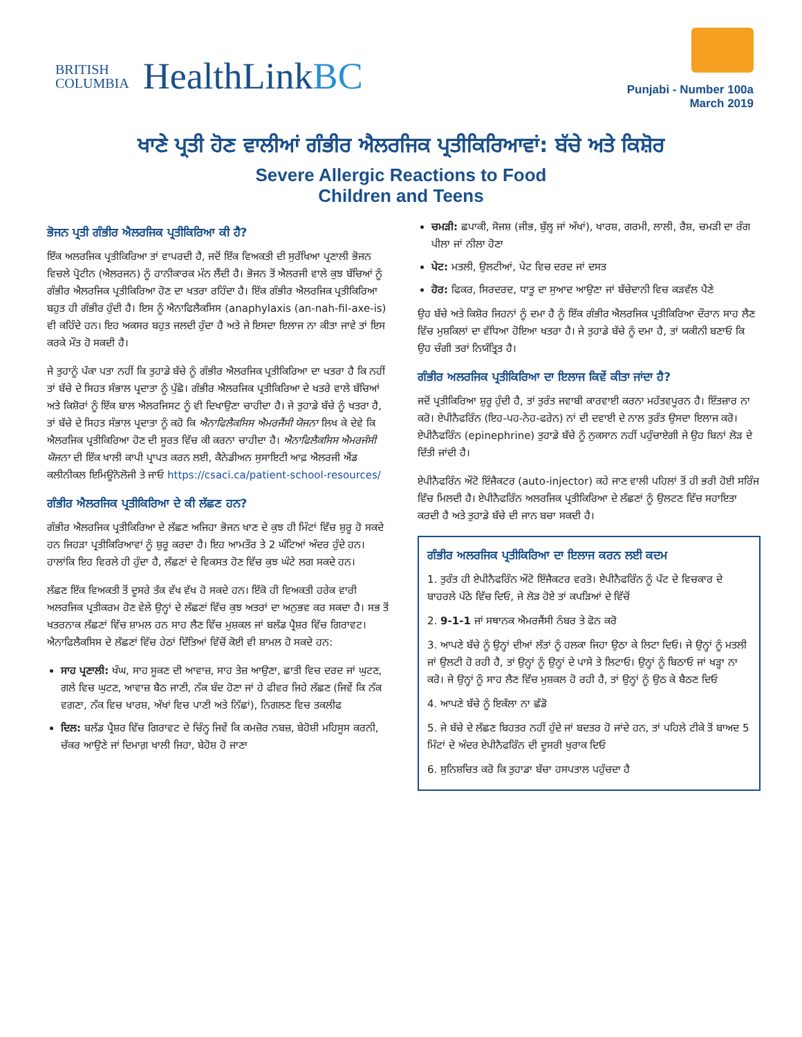BRITISH
COLUMBIA
HealthLinkBC
Punjabi - Number 100a
March 2019
ਖਾਣੇ ਪ੍ਰਤੀ ਹੋਣ ਵਾਲੀਆਂ ਗੰਭੀਰ ਐਲਰਜਿਕ ਪ੍ਰਤੀਕਿਰਿਆਵਾਂ: ਬੱਚੇ ਅਤੇ ਕਿਸ਼ੋਰ
Severe Allergic Reactions to Food
Children and Teens
ਭੋਜਨ ਪ੍ਰਤੀ ਗੰਭੀਰ ਐਲਰਜਿਕ ਪ੍ਰਤੀਕਿਰਿਆ ਕੀ ਹੈ?
ਇੱਕ ਅਲਰਜਿਕ ਪ੍ਰਤੀਕਿਰਿਆ ਤਾਂ ਵਾਪਰਦੀ ਹੈ, ਜਦੋਂ ਇੱਕ ਵਿਅਕਤੀ ਦੀ ਸੁਰੱਖਿਆ ਪ੍ਰਣਾਲੀ ਭੋਜਨ ਵਿਚਲੇ ਪ੍ਰੋਟੀਨ (ਐਲਰਜਨ) ਨੂੰ ਹਾਨੀਕਾਰਕ ਮੰਨ ਲੈਂਦੀ ਹੈ। ਭੋਜਨ ਤੋਂ ਐਲਰਜੀ ਵਾਲੇ ਕੁਝ ਬੱਚਿਆਂ ਨੂੰ ਗੰਭੀਰ ਐਲਰਜਿਕ ਪ੍ਰਤੀਕਿਰਿਆ ਹੋਣ ਦਾ ਖਤਰਾ ਰਹਿੰਦਾ ਹੈ। ਇੱਕ ਗੰਭੀਰ ਐਲਰਜਿਕ ਪ੍ਰਤੀਕਿਰਿਆ ਬਹੁਤ ਹੀ ਗੰਭੀਰ ਹੁੰਦੀ ਹੈ। ਇਸ ਨੂੰ ਐਨਾਫਿਲੈਕਸਿਸ (anaphylaxis (an-nah-fil-axe-is) ਵੀ ਕਹਿੰਦੇ ਹਨ। ਇਹ ਅਕਸਰ ਬਹੁਤ ਜਲਦੀ ਹੁੰਦਾ ਹੈ ਅਤੇ ਜੇ ਇਸਦਾ ਇਲਾਜ ਨਾ ਕੀਤਾ ਜਾਵੇ ਤਾਂ ਇਸ ਕਰਕੇ ਮੌਤ ਹੋ ਸਕਦੀ ਹੈ।
ਜੇ ਤੁਹਾਨੂੰ ਪੱਕਾ ਪਤਾ ਨਹੀਂ ਕਿ ਤੁਹਾਡੇ ਬੱਚੇ ਨੂੰ ਗੰਭੀਰ ਐਲਰਜਿਕ ਪ੍ਰਤੀਕਿਰਿਆ ਦਾ ਖਤਰਾ ਹੈ ਕਿ ਨਹੀਂ ਤਾਂ ਬੱਚੇ ਦੇ ਸਿਹਤ ਸੰਭਾਲ ਪ੍ਰਦਾਤਾ ਨੂੰ ਪੁੱਛੋ। ਗੰਭੀਰ ਐਲਰਜਿਕ ਪ੍ਰਤੀਕਿਰਿਆ ਦੇ ਖਤਰੇ ਵਾਲੇ ਬੱਚਿਆਂ ਅਤੇ ਕਿਸ਼ੋਰਾਂ ਨੂੰ ਇੱਕ ਬਾਲ ਐਲਰਜਿਸਟ ਨੂੰ ਵੀ ਦਿਖਾਉਣਾ ਚਾਹੀਦਾ ਹੈ। ਜੇ ਤੁਹਾਡੇ ਬੱਚੇ ਨੂੰ ਖਤਰਾ ਹੈ, ਤਾਂ ਬੱਚੇ ਦੇ ਸਿਹਤ ਸੰਭਾਲ ਪ੍ਰਦਾਤਾ ਨੂੰ ਕਹੋ ਕਿ ਐਨਾਫਿਲੈਕਸਿਸ ਐਮਰਜੈਂਸੀ ਯੋਜਨਾ ਲਿਖ ਕੇ ਦੇਵੇ ਕਿ ਐਲਰਜਿਕ ਪ੍ਰਤੀਕਿਰਿਆ ਹੋਣ ਦੀ ਸੂਰਤ ਵਿੱਚ ਕੀ ਕਰਨਾ ਚਾਹੀਦਾ ਹੈ। ਐਨਾਫਿਲੈਕਸਿਸ ਐਮਰਜੰਸੀ ਯੋਜਨਾ ਦੀ ਇੱਕ ਖਾਲੀ ਕਾਪੀ ਪ੍ਰਾਪਤ ਕਰਨ ਲਈ, ਕੈਨੇਡੀਅਨ ਸੁਸਾਇਟੀ ਆਫ਼ ਐਲਰਜੀ ਐਂਡ ਕਲੀਨੀਕਲ ਇਮਿਊਨੋਲੋਜੀ ਤੇ ਜਾਓ https://csaci.ca/patient-school-resources/
ਗੰਭੀਰ ਐਲਰਜਿਕ ਪ੍ਰਤੀਕਿਰਿਆ ਦੇ ਕੀ ਲੱਛਣ ਹਨ?
ਗੰਭੀਰ ਐਲਰਜਿਕ ਪ੍ਰਤੀਕਿਰਿਆ ਦੇ ਲੱਛਣ ਅਜਿਹਾ ਭੋਜਨ ਖਾਣ ਦੇ ਕੁਝ ਹੀ ਮਿੰਟਾਂ ਵਿੱਚ ਸ਼ੁਰੂ ਹੋ ਸਕਦੇ ਹਨ ਜਿਹੜਾ ਪ੍ਰਤੀਕਿਰਿਆਵਾਂ ਨੂੰ ਸ਼ੁਰੂ ਕਰਦਾ ਹੈ। ਇਹ ਆਮਤੌਰ ਤੇ 2 ਘੰਟਿਆਂ ਅੰਦਰ ਹੁੰਦੇ ਹਨ। ਹਾਲਾਂਕਿ ਇਹ ਵਿਰਲੇ ਹੀ ਹੁੰਦਾ ਹੈ, ਲੱਛਣਾਂ ਦੇ ਵਿਕਸਤ ਹੋਣ ਵਿੱਚ ਕੁਝ ਘੰਟੇ ਲਗ ਸਕਦੇ ਹਨ।
ਲੱਛਣ ਇੱਕ ਵਿਅਕਤੀ ਤੋਂ ਦੂਸਰੇ ਤੱਕ ਵੱਖ ਵੱਖ ਹੋ ਸਕਦੇ ਹਨ। ਇੱਕੋ ਹੀ ਵਿਅਕਤੀ ਹਰੇਕ ਵਾਰੀ ਅਲਰਜਿਕ ਪ੍ਰਤੀਕਰਮ ਹੋਣ ਵੇਲੇ ਉਨ੍ਹਾਂ ਦੇ ਲੱਛਣਾਂ ਵਿੱਚ ਕੁਝ ਅਤਰਾਂ ਦਾ ਅਨੁਭਵ ਕਰ ਸਕਦਾ ਹੈ। ਸਭ ਤੋਂ ਖਤਰਨਾਕ ਲੱਛਣਾਂ ਵਿੱਚ ਸ਼ਾਮਲ ਹਨ ਸਾਹ ਲੈਣ ਵਿੱਚ ਮੁਸ਼ਕਲ ਜਾਂ ਬਲੱਡ ਪ੍ਰੈਸ਼ਰ ਵਿੱਚ ਗਿਰਾਵਟ। ਐਨਾਫਿਲੈਕਸਿਸ ਦੇ ਲੱਛਣਾਂ ਵਿੱਚ ਹੇਠਾਂ ਦਿੱਤਿਆਂ ਵਿੱਚੋਂ ਕੋਈ ਵੀ ਸ਼ਾਮਲ ਹੋ ਸਕਦੇ ਹਨ:
ਸਾਹ ਪ੍ਰਣਾਲੀ: ਖੰਘ, ਸਾਹ ਸੂਕਣ ਦੀ ਆਵਾਜ਼, ਸਾਹ ਤੇਜ਼ ਆਉਣਾ, ਛਾਤੀ ਵਿਚ ਦਰਦ ਜਾਂ ਘੁਟਣ, ਗਲੇ ਵਿਚ ਘੁਟਣ, ਆਵਾਜ਼ ਬੈਠ ਜਾਣੀ, ਨੱਕ ਬੰਦ ਹੋਣਾ ਜਾਂ ਹੇ ਫੀਵਰ ਜਿਹੇ ਲੱਛਣ (ਜਿਵੇਂ ਕਿ ਨੱਕ ਵਗਣਾ, ਨੱਕ ਵਿਚ ਖਾਰਸ਼, ਅੱਖਾਂ ਵਿਚ ਪਾਣੀ ਅਤੇ ਨਿੱਛਾਂ), ਨਿਗਲਣ ਵਿਚ ਤਕਲੀਫ
ਦਿਲ: ਬਲੱਡ ਪ੍ਰੈਸ਼ਰ ਵਿੱਚ ਗਿਰਾਵਟ ਦੇ ਚਿੰਨ੍ਹ ਜਿਵੇਂ ਕਿ ਕਮਜ਼ੋਰ ਨਬਜ਼, ਬੇਹੋਸ਼ੀ ਮਹਿਸੂਸ ਕਰਨੀ, ਚੱਕਰ ਆਉਣੇ ਜਾਂ ਦਿਮਾਗ਼ ਖਾਲੀ ਜਿਹਾ, ਬੇਹੋਸ਼ ਹੋ ਜਾਣਾ
ਚਮੜੀ: ਛਪਾਕੀ, ਸੋਜਸ਼ (ਜੀਭ, ਬੁੱਲ੍ਹ ਜਾਂ ਅੱਖਾਂ), ਖਾਰਸ਼, ਗਰਮੀ, ਲਾਲੀ, ਰੈਸ਼, ਚਮੜੀ ਦਾ ਰੰਗ ਪੀਲਾ ਜਾਂ ਨੀਲਾ ਹੋਣਾ
ਪੇਟ: ਮਤਲੀ, ਉਲਟੀਆਂ, ਪੇਟ ਵਿਚ ਦਰਦ ਜਾਂ ਦਸਤ
ਹੋਰ: ਫਿਕਰ, ਸਿਰਦਰਦ, ਧਾਤੂ ਦਾ ਸੁਆਦ ਆਉਣਾ ਜਾਂ ਬੱਚੇਦਾਨੀ ਵਿਚ ਕੜਵੱਲ ਪੈਣੇ
ਉਹ ਬੱਚੇ ਅਤੇ ਕਿਸ਼ੋਰ ਜਿਹਨਾਂ ਨੂੰ ਦਮਾ ਹੈ ਨੂੰ ਇੱਕ ਗੰਭੀਰ ਐਲਰਜਿਕ ਪ੍ਰਤੀਕਿਰਿਆ ਦੌਰਾਨ ਸਾਹ ਲੈਣ ਵਿੱਚ ਮੁਸ਼ਕਿਲਾਂ ਦਾ ਵੱਧਿਆ ਹੋਇਆ ਖਤਰਾ ਹੈ। ਜੇ ਤੁਹਾਡੇ ਬੱਚੇ ਨੂੰ ਦਮਾ ਹੈ, ਤਾਂ ਯਕੀਨੀ ਬਣਾਓ ਕਿ ਉਹ ਚੰਗੀ ਤਰਾਂ ਨਿਯੰਤ੍ਰਿਤ ਹੈ।
ਗੰਭੀਰ ਅਲਰਜਿਕ ਪ੍ਰਤੀਕਿਰਿਆ ਦਾ ਇਲਾਜ ਕਿਵੇਂ ਕੀਤਾ ਜਾਂਦਾ ਹੈ?
ਜਦੋਂ ਪ੍ਰਤੀਕਿਰਿਆ ਸ਼ੁਰੂ ਹੁੰਦੀ ਹੈ, ਤਾਂ ਤੁਰੰਤ ਜਵਾਬੀ ਕਾਰਵਾਈ ਕਰਨਾ ਮਹੱਤਵਪੂਰਨ ਹੈ। ਇੰਤਜ਼ਾਰ ਨਾ ਕਰੋ। ਏਪੀਨੈਫਰਿੰਨ (ਇਹ-ਪਹ-ਨੇਹ-ਫਰੇਨ) ਨਾਂ ਦੀ ਦਵਾਈ ਦੇ ਨਾਲ ਤੁਰੰਤ ਉਸਦਾ ਇਲਾਜ ਕਰੋ। ਏਪੀਨੈਫਰਿੰਨ (epinephrine) ਤੁਹਾਡੇ ਬੱਚੇ ਨੂੰ ਨੁਕਸਾਨ ਨਹੀਂ ਪਹੁੰਚਾਏਗੀ ਜੇ ਉਹ ਬਿਨਾਂ ਲੋੜ ਦੇ ਦਿੱਤੀ ਜਾਂਦੀ ਹੈ।
ਏਪੀਨੈਫਰਿੰਨ ਔਟੋ ਇੰਜੈਕਟਰ (auto-injector) ਕਹੇ ਜਾਣ ਵਾਲੀ ਪਹਿਲਾਂ ਤੋਂ ਹੀ ਭਰੀ ਹੋਈ ਸਰਿੰਜ ਵਿੱਚ ਮਿਲਦੀ ਹੈ। ਏਪੀਨੈਫਰਿੰਨ ਅਲਰਜਿਕ ਪ੍ਰਤੀਕਿਰਿਆ ਦੇ ਲੱਛਣਾਂ ਨੂੰ ਉਲਟਣ ਵਿੱਚ ਸਹਾਇਤਾ ਕਰਦੀ ਹੈ ਅਤੇ ਤੁਹਾਡੇ ਬੱਚੇ ਦੀ ਜਾਨ ਬਚਾ ਸਕਦੀ ਹੈ।
ਗੰਭੀਰ ਅਲਰਜਿਕ ਪ੍ਰਤੀਕਿਰਿਆ ਦਾ ਇਲਾਜ ਕਰਨ ਲਈ ਕਦਮ
1. ਤੁਰੰਤ ਹੀ ਏਪੀਨੈਫਰਿੰਨ ਔਟੋ ਇੰਜੈਕਟਰ ਵਰਤੋ। ਏਪੀਨੈਫਰਿੰਨ ਨੂੰ ਪੱਟ ਦੇ ਵਿਚਕਾਰ ਦੇ ਬਾਹਰਲੇ ਪੱਠੇ ਵਿੱਚ ਦਿਓ, ਜੇ ਲੋੜ ਹੋਏ ਤਾਂ ਕਪੜਿਆਂ ਦੇ ਵਿੱਚੋਂ
2. 9-1-1 ਜਾਂ ਸਥਾਨਕ ਐਮਰਜੈਂਸੀ ਨੰਬਰ ਤੇ ਫੋਨ ਕਰੋ
3. ਆਪਣੇ ਬੱਚੇ ਨੂੰ ਉਨ੍ਹਾਂ ਦੀਆਂ ਲੱਤਾਂ ਨੂੰ ਹਲਕਾ ਜਿਹਾ ਉਠਾ ਕੇ ਲਿਟਾ ਦਿਓ। ਜੇ ਉਨ੍ਹਾਂ ਨੂੰ ਮਤਲੀ ਜਾਂ ਉਲਟੀ ਹੋ ਰਹੀ ਹੈ, ਤਾਂ ਉਨ੍ਹਾਂ ਨੂੰ ਉਨ੍ਹਾਂ ਦੇ ਪਾਸੇ ਤੇ ਲਿਟਾਓ। ਉਨ੍ਹਾਂ ਨੂੰ ਬਿਠਾਓ ਜਾਂ ਖੜ੍ਹਾ ਨਾ ਕਰੋ। ਜੇ ਉਨ੍ਹਾਂ ਨੂੰ ਸਾਹ ਲੈਣ ਵਿੱਚ ਮੁਸ਼ਕਲ ਹੋ ਰਹੀ ਹੈ, ਤਾਂ ਉਨ੍ਹਾਂ ਨੂੰ ਉਠ ਕੇ ਬੈਠਣ ਦਿਓ
4. ਆਪਣੇ ਬੱਚੇ ਨੂੰ ਇਕੱਲਾ ਨਾ ਛੱਡੋ
5. ਜੇ ਬੱਚੇ ਦੇ ਲੱਛਣ ਬਿਹਤਰ ਨਹੀਂ ਹੁੰਦੇ ਜਾਂ ਬਦਤਰ ਹੋ ਜਾਂਦੇ ਹਨ, ਤਾਂ ਪਹਿਲੇ ਟੀਕੇ ਤੋਂ ਬਾਅਦ 5 ਮਿੰਟਾਂ ਦੇ ਅੰਦਰ ਏਪੀਨੈਫਰਿੰਨ ਦੀ ਦੂਸਰੀ ਖੁਰਾਕ ਦਿਓ
6. ਸੁਨਿਸ਼ਚਿਤ ਕਰੋ ਕਿ ਤੁਹਾਡਾ ਬੱਚਾ ਹਸਪਤਾਲ ਪਹੁੰਚਦਾ ਹੈ